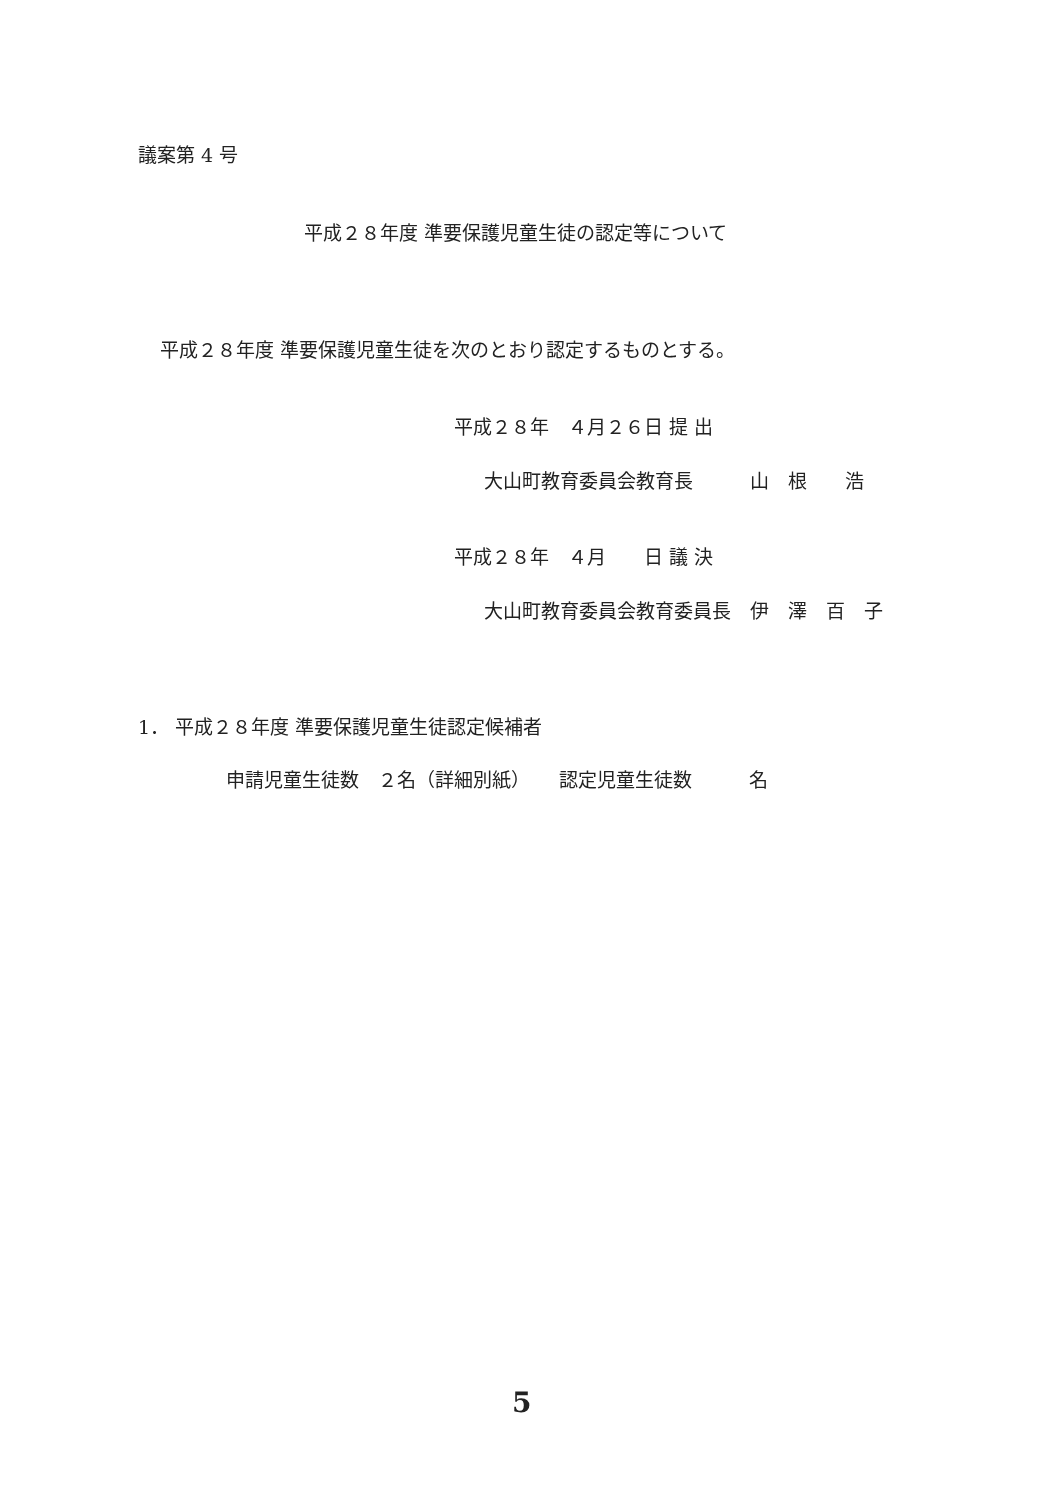議案第 4 号
平成２８年度 準要保護児童生徒の認定等について
平成２８年度 準要保護児童生徒を次のとおり認定するものとする。
平成２８年　４月２６日 提 出
大山町教育委員会教育長　　　山　根　　浩
平成２８年　４月　　日 議 決
大山町教育委員会教育委員長　伊　澤　百　子
1． 平成２８年度 準要保護児童生徒認定候補者
申請児童生徒数　２名（詳細別紙）　　認定児童生徒数　　　名
5